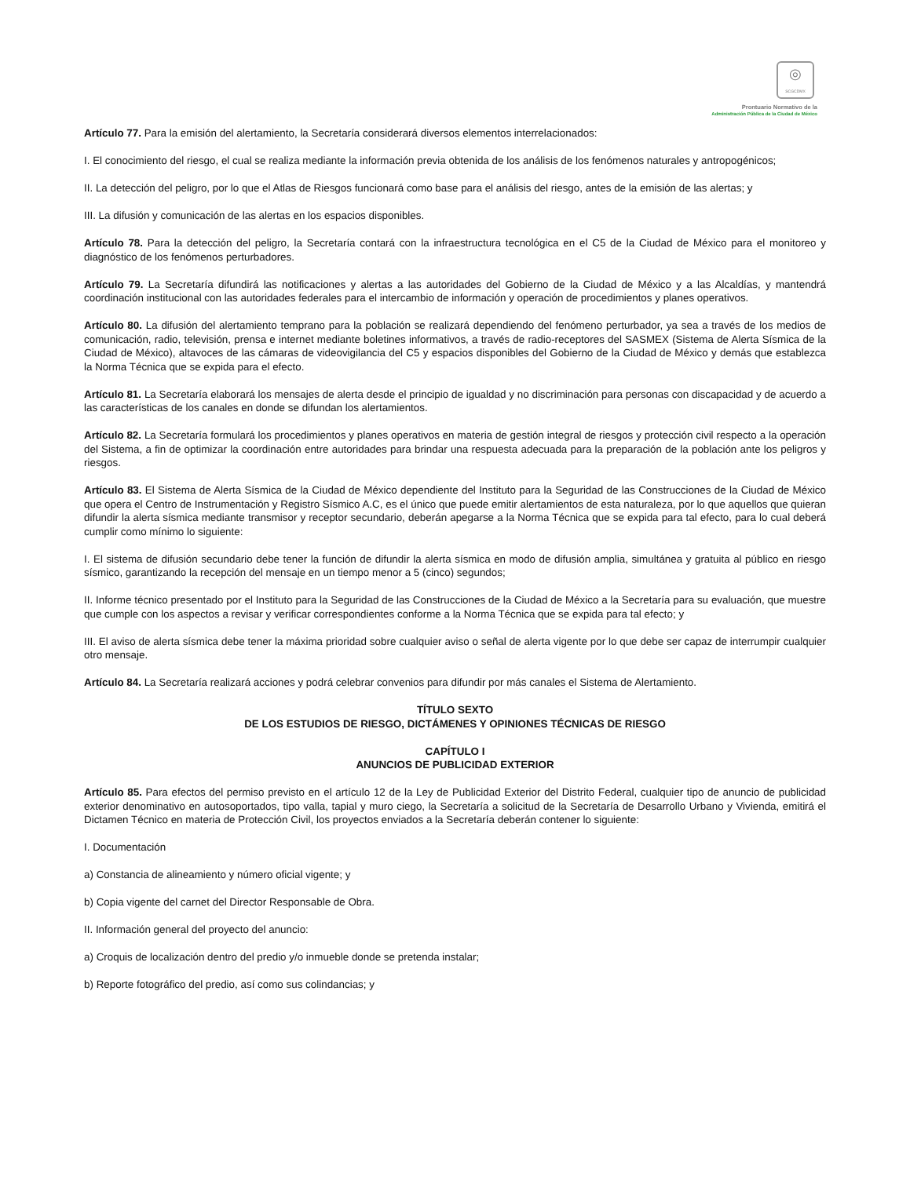◎
SCGCDMX
Prontuario Normativo de la
Administración Pública de la Ciudad de México
Artículo 77. Para la emisión del alertamiento, la Secretaría considerará diversos elementos interrelacionados:
I. El conocimiento del riesgo, el cual se realiza mediante la información previa obtenida de los análisis de los fenómenos naturales y antropogénicos;
II. La detección del peligro, por lo que el Atlas de Riesgos funcionará como base para el análisis del riesgo, antes de la emisión de las alertas; y
III. La difusión y comunicación de las alertas en los espacios disponibles.
Artículo 78. Para la detección del peligro, la Secretaría contará con la infraestructura tecnológica en el C5 de la Ciudad de México para el monitoreo y diagnóstico de los fenómenos perturbadores.
Artículo 79. La Secretaría difundirá las notificaciones y alertas a las autoridades del Gobierno de la Ciudad de México y a las Alcaldías, y mantendrá coordinación institucional con las autoridades federales para el intercambio de información y operación de procedimientos y planes operativos.
Artículo 80. La difusión del alertamiento temprano para la población se realizará dependiendo del fenómeno perturbador, ya sea a través de los medios de comunicación, radio, televisión, prensa e internet mediante boletines informativos, a través de radio-receptores del SASMEX (Sistema de Alerta Sísmica de la Ciudad de México), altavoces de las cámaras de videovigilancia del C5 y espacios disponibles del Gobierno de la Ciudad de México y demás que establezca la Norma Técnica que se expida para el efecto.
Artículo 81. La Secretaría elaborará los mensajes de alerta desde el principio de igualdad y no discriminación para personas con discapacidad y de acuerdo a las características de los canales en donde se difundan los alertamientos.
Artículo 82. La Secretaría formulará los procedimientos y planes operativos en materia de gestión integral de riesgos y protección civil respecto a la operación del Sistema, a fin de optimizar la coordinación entre autoridades para brindar una respuesta adecuada para la preparación de la población ante los peligros y riesgos.
Artículo 83. El Sistema de Alerta Sísmica de la Ciudad de México dependiente del Instituto para la Seguridad de las Construcciones de la Ciudad de México que opera el Centro de Instrumentación y Registro Sísmico A.C, es el único que puede emitir alertamientos de esta naturaleza, por lo que aquellos que quieran difundir la alerta sísmica mediante transmisor y receptor secundario, deberán apegarse a la Norma Técnica que se expida para tal efecto, para lo cual deberá cumplir como mínimo lo siguiente:
I. El sistema de difusión secundario debe tener la función de difundir la alerta sísmica en modo de difusión amplia, simultánea y gratuita al público en riesgo sísmico, garantizando la recepción del mensaje en un tiempo menor a 5 (cinco) segundos;
II. Informe técnico presentado por el Instituto para la Seguridad de las Construcciones de la Ciudad de México a la Secretaría para su evaluación, que muestre que cumple con los aspectos a revisar y verificar correspondientes conforme a la Norma Técnica que se expida para tal efecto; y
III. El aviso de alerta sísmica debe tener la máxima prioridad sobre cualquier aviso o señal de alerta vigente por lo que debe ser capaz de interrumpir cualquier otro mensaje.
Artículo 84. La Secretaría realizará acciones y podrá celebrar convenios para difundir por más canales el Sistema de Alertamiento.
TÍTULO SEXTO
DE LOS ESTUDIOS DE RIESGO, DICTÁMENES Y OPINIONES TÉCNICAS DE RIESGO
CAPÍTULO I
ANUNCIOS DE PUBLICIDAD EXTERIOR
Artículo 85. Para efectos del permiso previsto en el artículo 12 de la Ley de Publicidad Exterior del Distrito Federal, cualquier tipo de anuncio de publicidad exterior denominativo en autosoportados, tipo valla, tapial y muro ciego, la Secretaría a solicitud de la Secretaría de Desarrollo Urbano y Vivienda, emitirá el Dictamen Técnico en materia de Protección Civil, los proyectos enviados a la Secretaría deberán contener lo siguiente:
I. Documentación
a) Constancia de alineamiento y número oficial vigente; y
b) Copia vigente del carnet del Director Responsable de Obra.
II. Información general del proyecto del anuncio:
a) Croquis de localización dentro del predio y/o inmueble donde se pretenda instalar;
b) Reporte fotográfico del predio, así como sus colindancias; y